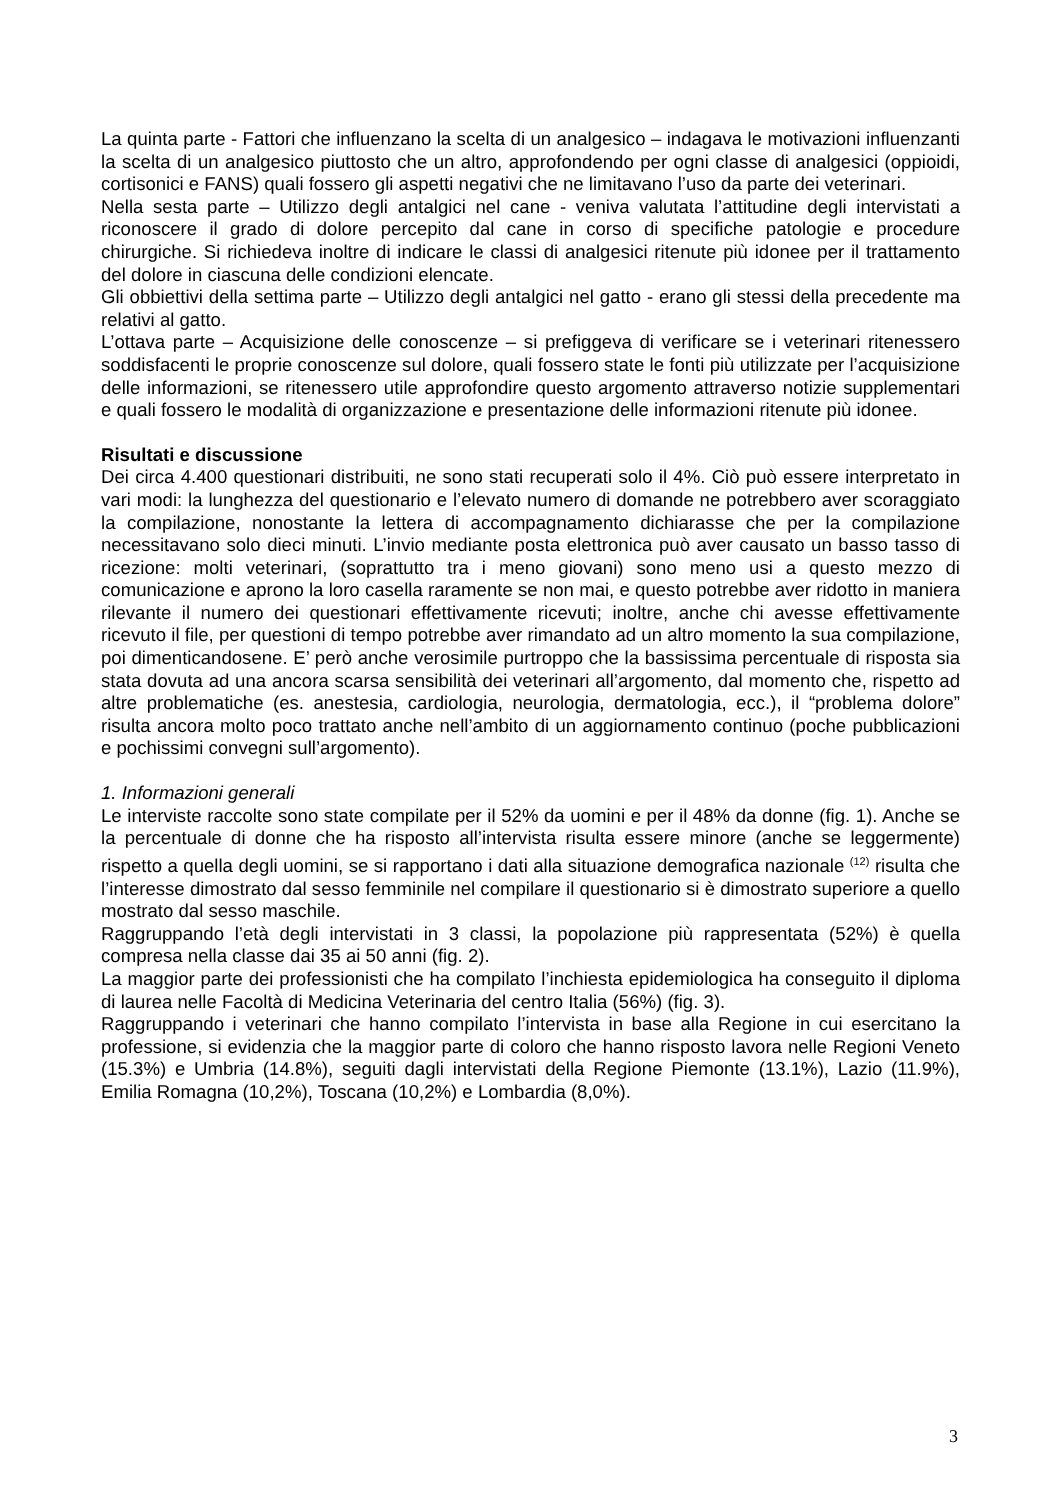La quinta parte - Fattori che influenzano la scelta di un analgesico – indagava le motivazioni influenzanti la scelta di un analgesico piuttosto che un altro, approfondendo per ogni classe di analgesici (oppioidi, cortisonici e FANS) quali fossero gli aspetti negativi che ne limitavano l’uso da parte dei veterinari.
Nella sesta parte – Utilizzo degli antalgici nel cane - veniva valutata l’attitudine degli intervistati a riconoscere il grado di dolore percepito dal cane in corso di specifiche patologie e procedure chirurgiche. Si richiedeva inoltre di indicare le classi di analgesici ritenute più idonee per il trattamento del dolore in ciascuna delle condizioni elencate.
Gli obbiettivi della settima parte – Utilizzo degli antalgici nel gatto - erano gli stessi della precedente ma relativi al gatto.
L’ottava parte – Acquisizione delle conoscenze – si prefiggeva di verificare se i veterinari ritenessero soddisfacenti le proprie conoscenze sul dolore, quali fossero state le fonti più utilizzate per l’acquisizione delle informazioni, se ritenessero utile approfondire questo argomento attraverso notizie supplementari e quali fossero le modalità di organizzazione e presentazione delle informazioni ritenute più idonee.
Risultati e discussione
Dei circa 4.400 questionari distribuiti, ne sono stati recuperati solo il 4%. Ciò può essere interpretato in vari modi: la lunghezza del questionario e l’elevato numero di domande ne potrebbero aver scoraggiato la compilazione, nonostante la lettera di accompagnamento dichiarasse che per la compilazione necessitavano solo dieci minuti. L’invio mediante posta elettronica può aver causato un basso tasso di ricezione: molti veterinari, (soprattutto tra i meno giovani) sono meno usi a questo mezzo di comunicazione e aprono la loro casella raramente se non mai, e questo potrebbe aver ridotto in maniera rilevante il numero dei questionari effettivamente ricevuti; inoltre, anche chi avesse effettivamente ricevuto il file, per questioni di tempo potrebbe aver rimandato ad un altro momento la sua compilazione, poi dimenticandosene. E’ però anche verosimile purtroppo che la bassissima percentuale di risposta sia stata dovuta ad una ancora scarsa sensibilità dei veterinari all’argomento, dal momento che, rispetto ad altre problematiche (es. anestesia, cardiologia, neurologia, dermatologia, ecc.), il “problema dolore” risulta ancora molto poco trattato anche nell’ambito di un aggiornamento continuo (poche pubblicazioni e pochissimi convegni sull’argomento).
1. Informazioni generali
Le interviste raccolte sono state compilate per il 52% da uomini e per il 48% da donne (fig. 1). Anche se la percentuale di donne che ha risposto all’intervista risulta essere minore (anche se leggermente) rispetto a quella degli uomini, se si rapportano i dati alla situazione demografica nazionale <sup>(12)</sup> risulta che l’interesse dimostrato dal sesso femminile nel compilare il questionario si è dimostrato superiore a quello mostrato dal sesso maschile.
Raggruppando l’età degli intervistati in 3 classi, la popolazione più rappresentata (52%) è quella compresa nella classe dai 35 ai 50 anni (fig. 2).
La maggior parte dei professionisti che ha compilato l’inchiesta epidemiologica ha conseguito il diploma di laurea nelle Facoltà di Medicina Veterinaria del centro Italia (56%) (fig. 3).
Raggruppando i veterinari che hanno compilato l’intervista in base alla Regione in cui esercitano la professione, si evidenzia che la maggior parte di coloro che hanno risposto lavora nelle Regioni Veneto (15.3%) e Umbria (14.8%), seguiti dagli intervistati della Regione Piemonte (13.1%), Lazio (11.9%), Emilia Romagna (10,2%), Toscana (10,2%) e Lombardia (8,0%).
3